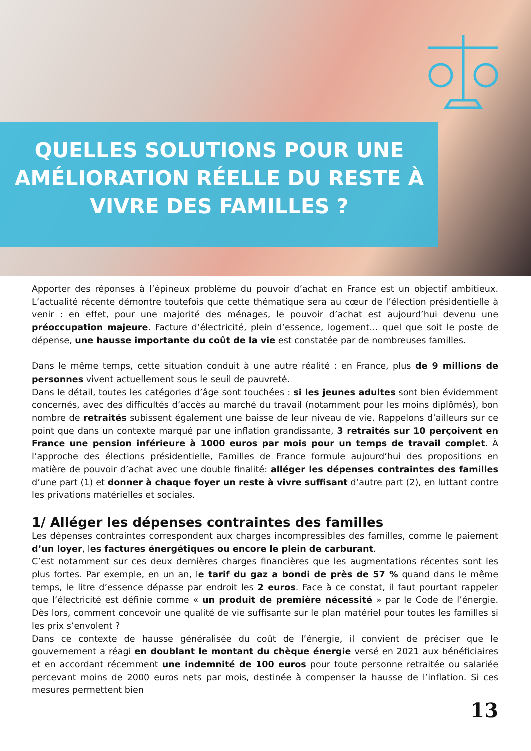QUELLES SOLUTIONS POUR UNE AMÉLIORATION RÉELLE DU RESTE À VIVRE DES FAMILLES ?
Apporter des réponses à l’épineux problème du pouvoir d’achat en France est un objectif ambitieux. L’actualité récente démontre toutefois que cette thématique sera au cœur de l’élection présidentielle à venir : en effet, pour une majorité des ménages, le pouvoir d’achat est aujourd’hui devenu une préoccupation majeure. Facture d’électricité, plein d’essence, logement… quel que soit le poste de dépense, une hausse importante du coût de la vie est constatée par de nombreuses familles.
Dans le même temps, cette situation conduit à une autre réalité : en France, plus de 9 millions de personnes vivent actuellement sous le seuil de pauvreté.
Dans le détail, toutes les catégories d’âge sont touchées : si les jeunes adultes sont bien évidemment concernés, avec des difficultés d’accès au marché du travail (notamment pour les moins diplômés), bon nombre de retraités subissent également une baisse de leur niveau de vie. Rappelons d’ailleurs sur ce point que dans un contexte marqué par une inflation grandissante, 3 retraités sur 10 perçoivent en France une pension inférieure à 1000 euros par mois pour un temps de travail complet. À l’approche des élections présidentielle, Familles de France formule aujourd’hui des propositions en matière de pouvoir d’achat avec une double finalité: alléger les dépenses contraintes des familles d’une part (1) et donner à chaque foyer un reste à vivre suffisant d’autre part (2), en luttant contre les privations matérielles et sociales.
1/ Alléger les dépenses contraintes des familles
Les dépenses contraintes correspondent aux charges incompressibles des familles, comme le paiement d’un loyer, les factures énergétiques ou encore le plein de carburant.
C’est notamment sur ces deux dernières charges financières que les augmentations récentes sont les plus fortes. Par exemple, en un an, le tarif du gaz a bondi de près de 57 % quand dans le même temps, le litre d’essence dépasse par endroit les 2 euros. Face à ce constat, il faut pourtant rappeler que l’électricité est définie comme « un produit de première nécessité » par le Code de l’énergie. Dès lors, comment concevoir une qualité de vie suffisante sur le plan matériel pour toutes les familles si les prix s’envolent ?
Dans ce contexte de hausse généralisée du coût de l’énergie, il convient de préciser que le gouvernement a réagi en doublant le montant du chèque énergie versé en 2021 aux bénéficiaires et en accordant récemment une indemnité de 100 euros pour toute personne retraitée ou salariée percevant moins de 2000 euros nets par mois, destinée à compenser la hausse de l’inflation. Si ces mesures permettent bien
13